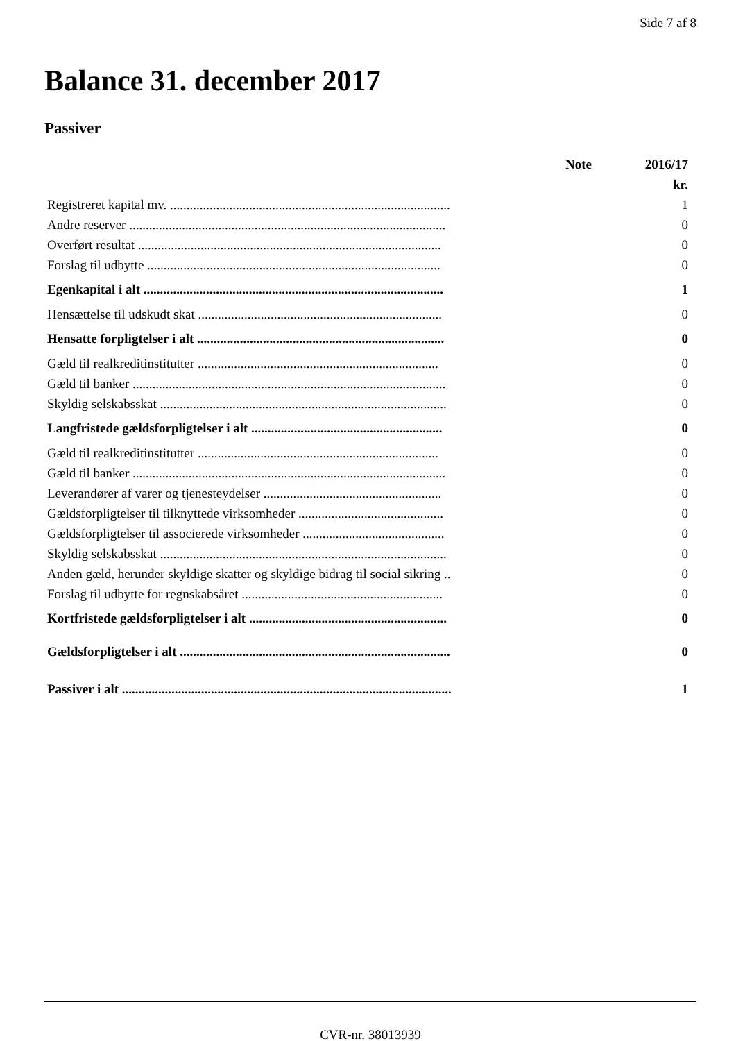Side 7 af 8
Balance 31. december 2017
Passiver
| | Note | 2016/17 |
| --- | --- | --- |
| | | kr. |
| Registreret kapital mv. ..................................................................................... | | 1 |
| Andre reserver ................................................................................................ | | 0 |
| Overført resultat ............................................................................................ | | 0 |
| Forslag til udbytte ......................................................................................... | | 0 |
| Egenkapital i alt ........................................................................................... | | 1 |
| Hensættelse til udskudt skat .......................................................................... | | 0 |
| Hensatte forpligtelser i alt ........................................................................... | | 0 |
| Gæld til realkreditinstitutter ......................................................................... | | 0 |
| Gæld til banker ............................................................................................... | | 0 |
| Skyldig selskabsskat ....................................................................................... | | 0 |
| Langfristede gældsforpligtelser i alt .......................................................... | | 0 |
| Gæld til realkreditinstitutter ......................................................................... | | 0 |
| Gæld til banker ............................................................................................... | | 0 |
| Leverandører af varer og tjenesteydelser ...................................................... | | 0 |
| Gældsforpligtelser til tilknyttede virksomheder ............................................ | | 0 |
| Gældsforpligtelser til associerede virksomheder ........................................... | | 0 |
| Skyldig selskabsskat ....................................................................................... | | 0 |
| Anden gæld, herunder skyldige skatter og skyldige bidrag til social sikring .. | | 0 |
| Forslag til udbytte for regnskabsåret ............................................................. | | 0 |
| Kortfristede gældsforpligtelser i alt ............................................................ | | 0 |
| Gældsforpligtelser i alt .................................................................................. | | 0 |
| Passiver i alt .................................................................................................... | | 1 |
CVR-nr. 38013939